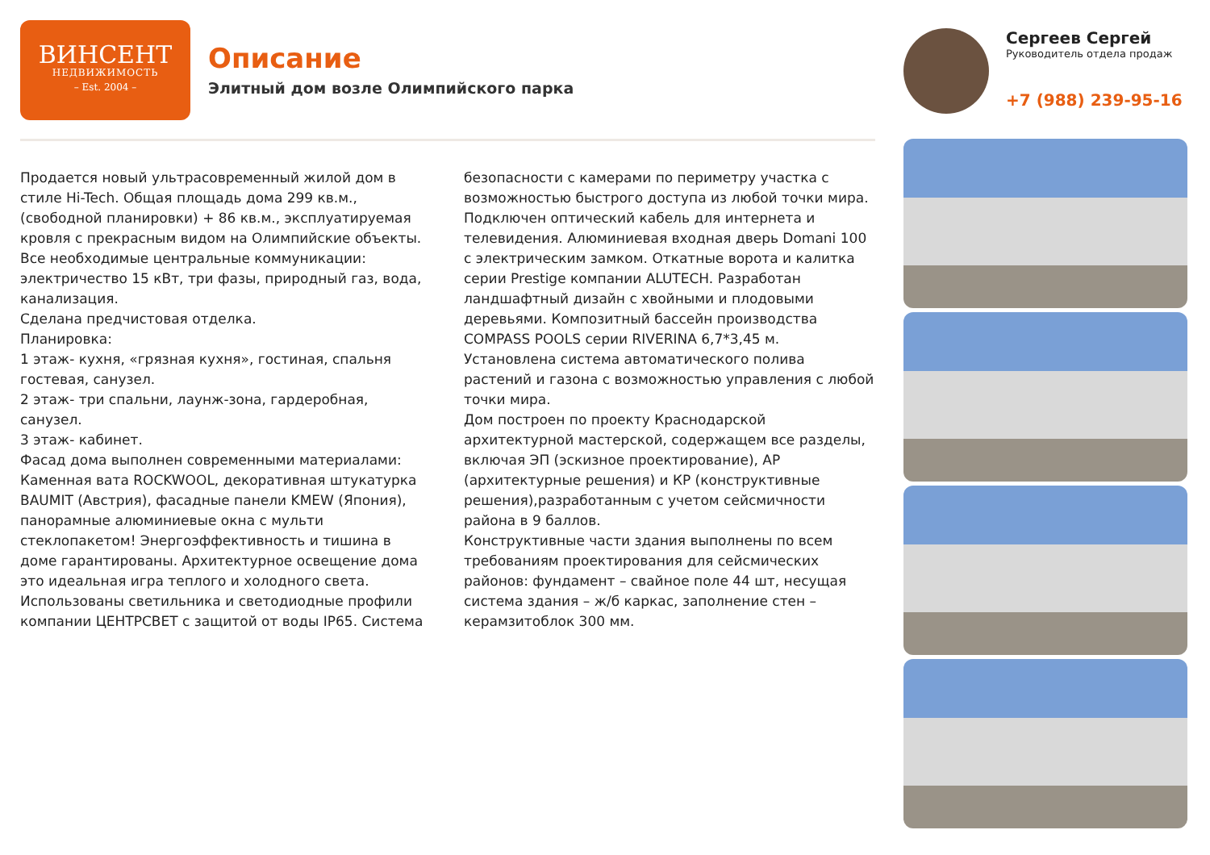ВИНСЕНТ
НЕДВИЖИМОСТЬ
– Est. 2004 –
Описание
Элитный дом возле Олимпийского парка
Сергеев Сергей
Руководитель отдела продаж
+7 (988) 239-95-16
Продается новый ультрасовременный жилой дом в стиле Hi-Tech. Общая площадь дома 299 кв.м., (свободной планировки) + 86 кв.м., эксплуатируемая кровля с прекрасным видом на Олимпийские объекты. Все необходимые центральные коммуникации: электричество 15 кВт, три фазы, природный газ, вода, канализация.
Сделана предчистовая отделка.
Планировка:
1 этаж- кухня, «грязная кухня», гостиная, спальня гостевая, санузел.
2 этаж- три спальни, лаунж-зона, гардеробная, санузел.
3 этаж- кабинет.
Фасад дома выполнен современными материалами: Каменная вата ROCKWOOL, декоративная штукатурка BAUMIT (Австрия), фасадные панели KMEW (Япония), панорамные алюминиевые окна с мульти стеклопакетом! Энергоэффективность и тишина в доме гарантированы. Архитектурное освещение дома это идеальная игра теплого и холодного света. Использованы светильника и светодиодные профили компании ЦЕНТРСВЕТ с защитой от воды IP65. Система безопасности с камерами по периметру участка с возможностью быстрого доступа из любой точки мира.
Подключен оптический кабель для интернета и телевидения. Алюминиевая входная дверь Domani 100 с электрическим замком. Откатные ворота и калитка серии Prestige компании ALUTECH. Разработан ландшафтный дизайн с хвойными и плодовыми деревьями. Композитный бассейн производства COMPASS POOLS серии RIVERINA 6,7*3,45 м. Установлена система автоматического полива растений и газона с возможностью управления с любой точки мира.
Дом построен по проекту Краснодарской архитектурной мастерской, содержащем все разделы, включая ЭП (эскизное проектирование), АР (архитектурные решения) и КР (конструктивные решения),разработанным с учетом сейсмичности района в 9 баллов.
Конструктивные части здания выполнены по всем требованиям проектирования для сейсмических районов: фундамент – свайное поле 44 шт, несущая система здания – ж/б каркас, заполнение стен – керамзитоблок 300 мм.